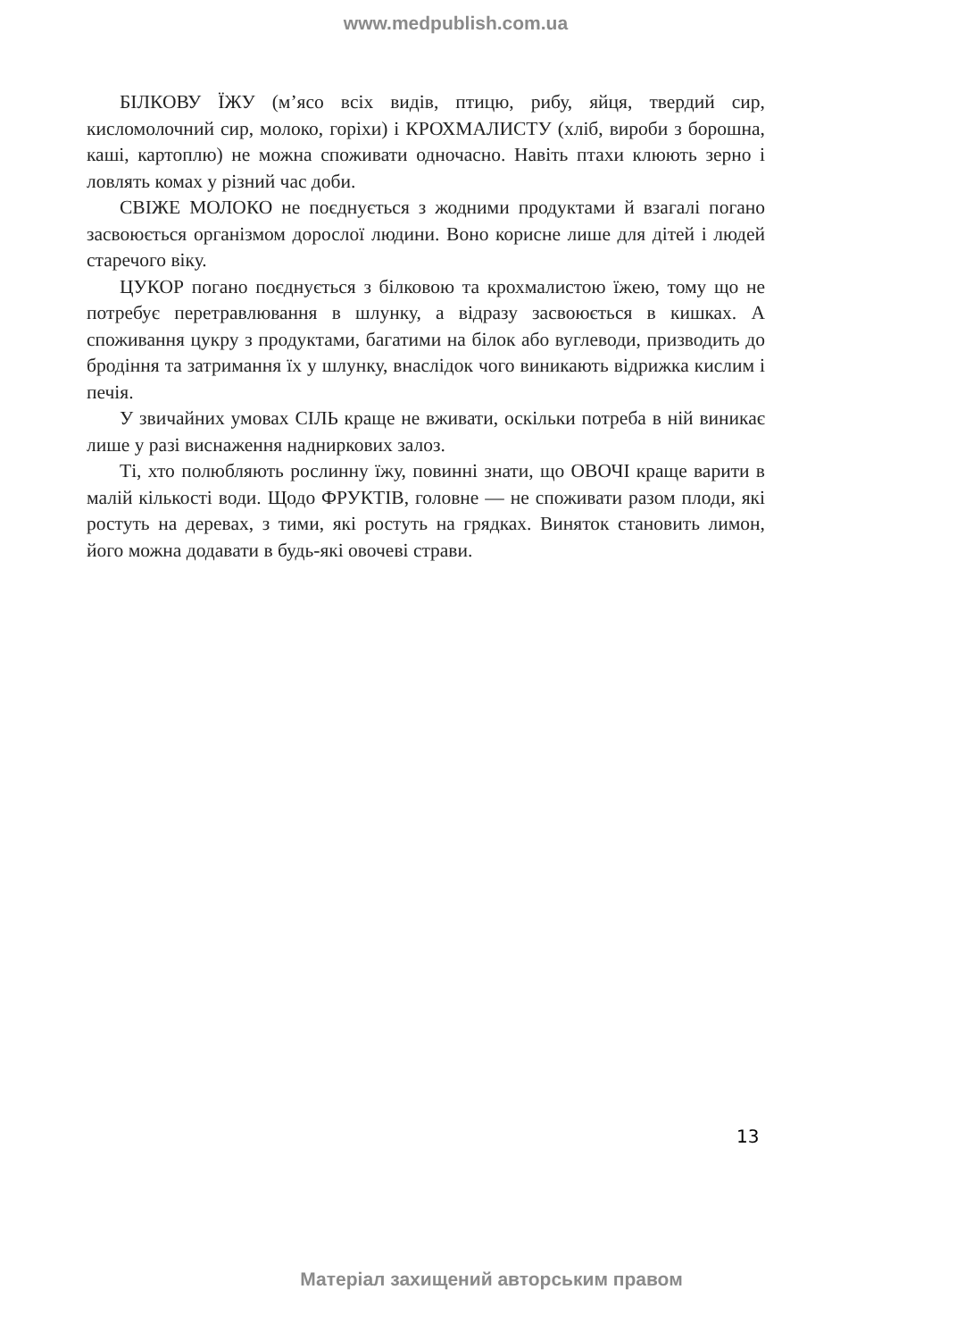www.medpublish.com.ua
БІЛКОВУ ЇЖУ (м’ясо всіх видів, птицю, рибу, яйця, твердий сир, кисломолочний сир, молоко, горіхи) і КРОХМАЛИСТУ (хліб, вироби з борошна, каші, картоплю) не можна споживати одночасно. Навіть птахи клюють зерно і ловлять комах у різний час доби.
СВІЖЕ МОЛОКО не поєднується з жодними продуктами й взагалі погано засвоюється організмом дорослої людини. Воно корисне лише для дітей і людей старечого віку.
ЦУКОР погано поєднується з білковою та крохмалистою їжею, тому що не потребує перетравлювання в шлунку, а відразу засвоюється в кишках. А споживання цукру з продуктами, багатими на білок або вуглеводи, призводить до бродіння та затримання їх у шлунку, внаслідок чого виникають відрижка кислим і печія.
У звичайних умовах СІЛЬ краще не вживати, оскільки потреба в ній виникає лише у разі виснаження надниркових залоз.
Ті, хто полюбляють рослинну їжу, повинні знати, що ОВОЧІ краще варити в малій кількості води. Щодо ФРУКТІВ, головне — не споживати разом плоди, які ростуть на деревах, з тими, які ростуть на грядках. Виняток становить лимон, його можна додавати в будь-які овочеві страви.
13
Матеріал захищений авторським правом